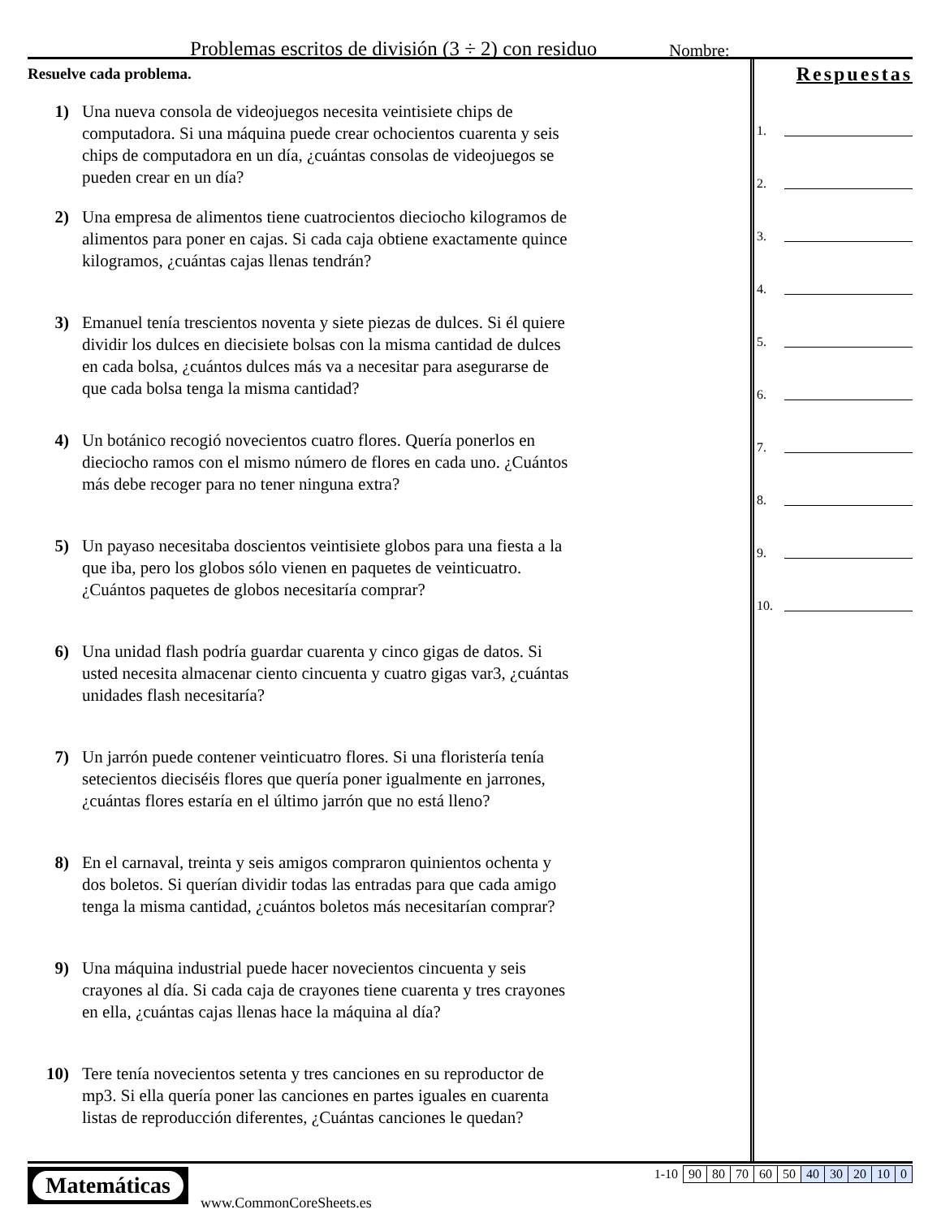Problemas escritos de división (3 ÷ 2) con residuo
Nombre:
Resuelve cada problema.
1) Una nueva consola de videojuegos necesita veintisiete chips de computadora. Si una máquina puede crear ochocientos cuarenta y seis chips de computadora en un día, ¿cuántas consolas de videojuegos se pueden crear en un día?
2) Una empresa de alimentos tiene cuatrocientos dieciocho kilogramos de alimentos para poner en cajas. Si cada caja obtiene exactamente quince kilogramos, ¿cuántas cajas llenas tendrán?
3) Emanuel tenía trescientos noventa y siete piezas de dulces. Si él quiere dividir los dulces en diecisiete bolsas con la misma cantidad de dulces en cada bolsa, ¿cuántos dulces más va a necesitar para asegurarse de que cada bolsa tenga la misma cantidad?
4) Un botánico recogió novecientos cuatro flores. Quería ponerlos en dieciocho ramos con el mismo número de flores en cada uno. ¿Cuántos más debe recoger para no tener ninguna extra?
5) Un payaso necesitaba doscientos veintisiete globos para una fiesta a la que iba, pero los globos sólo vienen en paquetes de veinticuatro. ¿Cuántos paquetes de globos necesitaría comprar?
6) Una unidad flash podría guardar cuarenta y cinco gigas de datos. Si usted necesita almacenar ciento cincuenta y cuatro gigas var3, ¿cuántas unidades flash necesitaría?
7) Un jarrón puede contener veinticuatro flores. Si una floristería tenía setecientos dieciséis flores que quería poner igualmente en jarrones, ¿cuántas flores estaría en el último jarrón que no está lleno?
8) En el carnaval, treinta y seis amigos compraron quinientos ochenta y dos boletos. Si querían dividir todas las entradas para que cada amigo tenga la misma cantidad, ¿cuántos boletos más necesitarían comprar?
9) Una máquina industrial puede hacer novecientos cincuenta y seis crayones al día. Si cada caja de crayones tiene cuarenta y tres crayones en ella, ¿cuántas cajas llenas hace la máquina al día?
10) Tere tenía novecientos setenta y tres canciones en su reproductor de mp3. Si ella quería poner las canciones en partes iguales en cuarenta listas de reproducción diferentes, ¿Cuántas canciones le quedan?
Respuestas
1.
2.
3.
4.
5.
6.
7.
8.
9.
10.
Matemáticas
www.CommonCoreSheets.es
| 1-10 | 90 | 80 | 70 | 60 | 50 | 40 | 30 | 20 | 10 | 0 |